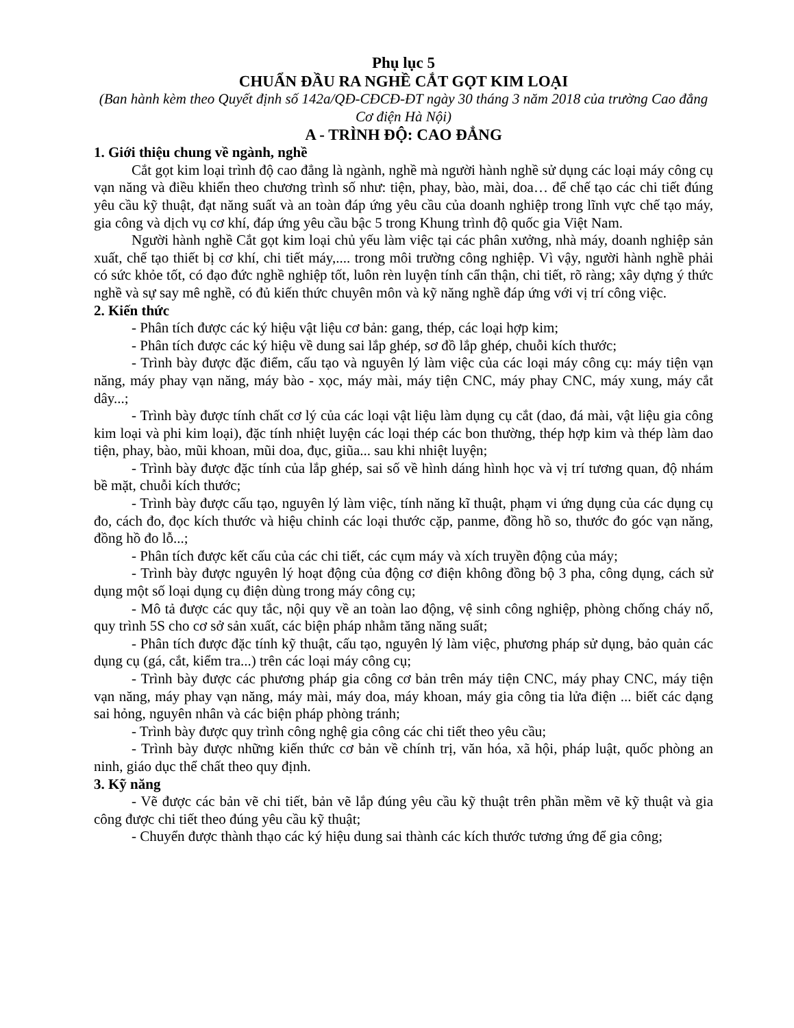Phụ lục 5
CHUẨN ĐẦU RA NGHỀ CẮT GỌT KIM LOẠI
(Ban hành kèm theo Quyết định số 142a/QĐ-CĐCĐ-ĐT ngày 30 tháng 3 năm 2018 của trường Cao đẳng Cơ điện Hà Nội)
A - TRÌNH ĐỘ: CAO ĐẲNG
1. Giới thiệu chung về ngành, nghề
Cắt gọt kim loại trình độ cao đẳng là ngành, nghề mà người hành nghề sử dụng các loại máy công cụ vạn năng và điều khiển theo chương trình số như: tiện, phay, bào, mài, doa… để chế tạo các chi tiết đúng yêu cầu kỹ thuật, đạt năng suất và an toàn đáp ứng yêu cầu của doanh nghiệp trong lĩnh vực chế tạo máy, gia công và dịch vụ cơ khí, đáp ứng yêu cầu bậc 5 trong Khung trình độ quốc gia Việt Nam.
Người hành nghề Cắt gọt kim loại chủ yếu làm việc tại các phân xưởng, nhà máy, doanh nghiệp sản xuất, chế tạo thiết bị cơ khí, chi tiết máy,.... trong môi trường công nghiệp. Vì vậy, người hành nghề phải có sức khỏe tốt, có đạo đức nghề nghiệp tốt, luôn rèn luyện tính cẩn thận, chi tiết, rõ ràng; xây dựng ý thức nghề và sự say mê nghề, có đủ kiến thức chuyên môn và kỹ năng nghề đáp ứng với vị trí công việc.
2. Kiến thức
- Phân tích được các ký hiệu vật liệu cơ bản: gang, thép, các loại hợp kim;
- Phân tích được các ký hiệu về dung sai lắp ghép, sơ đồ lắp ghép, chuỗi kích thước;
- Trình bày được đặc điểm, cấu tạo và nguyên lý làm việc của các loại máy công cụ: máy tiện vạn năng, máy phay vạn năng, máy bào - xọc, máy mài, máy tiện CNC, máy phay CNC, máy xung, máy cắt dây...;
- Trình bày được tính chất cơ lý của các loại vật liệu làm dụng cụ cắt (dao, đá mài, vật liệu gia công kim loại và phi kim loại), đặc tính nhiệt luyện các loại thép các bon thường, thép hợp kim và thép làm dao tiện, phay, bào, mũi khoan, mũi doa, đục, giũa... sau khi nhiệt luyện;
- Trình bày được đặc tính của lắp ghép, sai số về hình dáng hình học và vị trí tương quan, độ nhám bề mặt, chuỗi kích thước;
- Trình bày được cấu tạo, nguyên lý làm việc, tính năng kĩ thuật, phạm vi ứng dụng của các dụng cụ đo, cách đo, đọc kích thước và hiệu chỉnh các loại thước cặp, panme, đồng hồ so, thước đo góc vạn năng, đồng hồ đo lỗ...;
- Phân tích được kết cấu của các chi tiết, các cụm máy và xích truyền động của máy;
- Trình bày được nguyên lý hoạt động của động cơ điện không đồng bộ 3 pha, công dụng, cách sử dụng một số loại dụng cụ điện dùng trong máy công cụ;
- Mô tả được các quy tắc, nội quy về an toàn lao động, vệ sinh công nghiệp, phòng chống cháy nổ, quy trình 5S cho cơ sở sản xuất, các biện pháp nhằm tăng năng suất;
- Phân tích được đặc tính kỹ thuật, cấu tạo, nguyên lý làm việc, phương pháp sử dụng, bảo quản các dụng cụ (gá, cắt, kiểm tra...) trên các loại máy công cụ;
- Trình bày được các phương pháp gia công cơ bản trên máy tiện CNC, máy phay CNC, máy tiện vạn năng, máy phay vạn năng, máy mài, máy doa, máy khoan, máy gia công tia lửa điện ... biết các dạng sai hỏng, nguyên nhân và các biện pháp phòng tránh;
- Trình bày được quy trình công nghệ gia công các chi tiết theo yêu cầu;
- Trình bày được những kiến thức cơ bản về chính trị, văn hóa, xã hội, pháp luật, quốc phòng an ninh, giáo dục thể chất theo quy định.
3. Kỹ năng
- Vẽ được các bản vẽ chi tiết, bản vẽ lắp đúng yêu cầu kỹ thuật trên phần mềm vẽ kỹ thuật và gia công được chi tiết theo đúng yêu cầu kỹ thuật;
- Chuyển được thành thạo các ký hiệu dung sai thành các kích thước tương ứng để gia công;